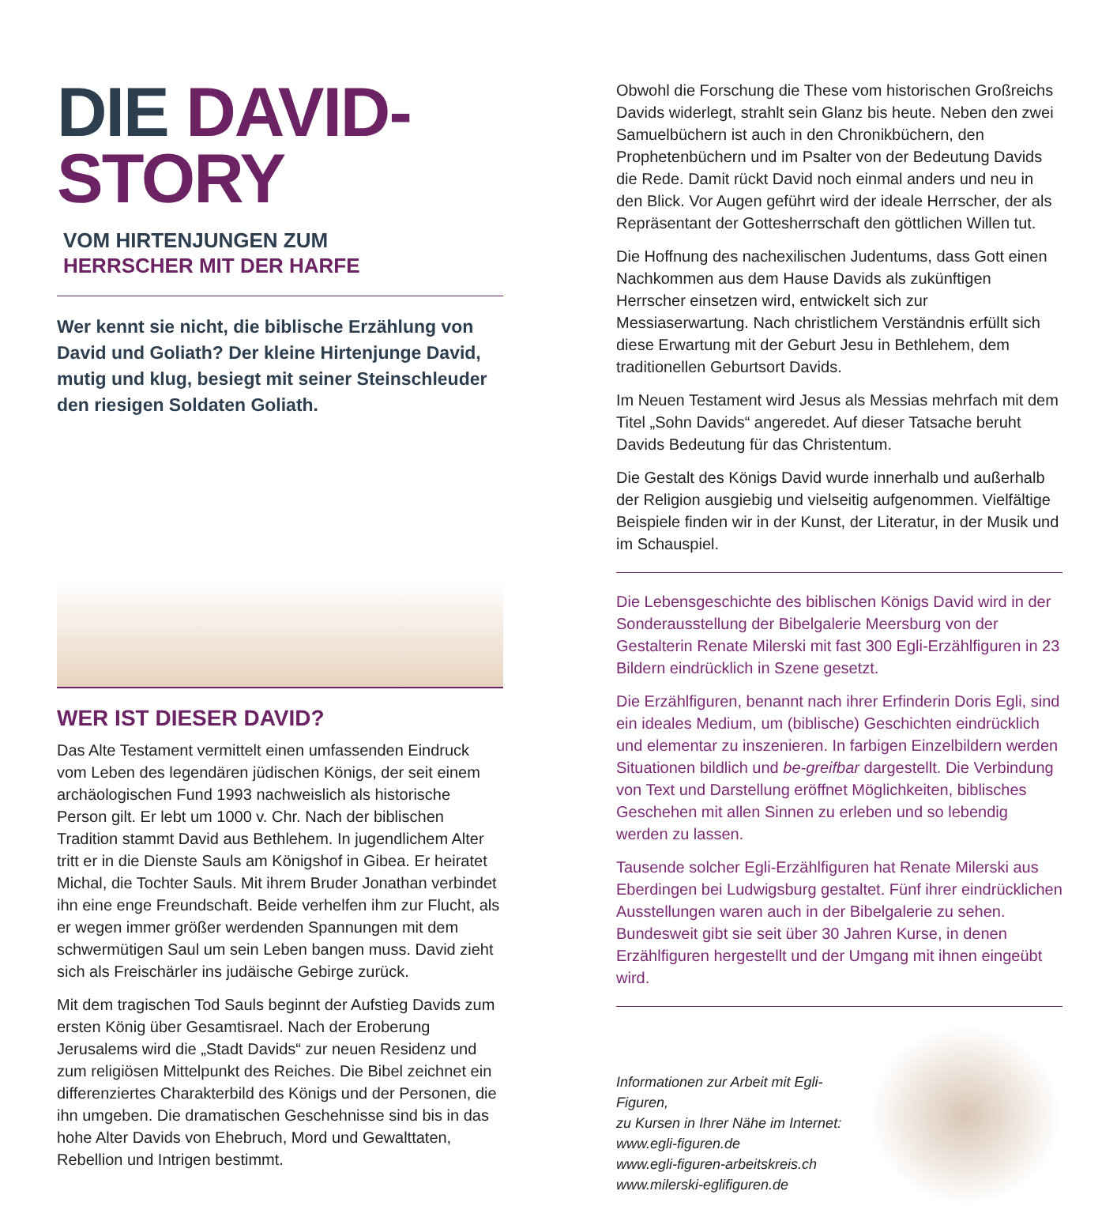DIE DAVID-
STORY VOM HIRTENJUNGEN ZUM HERRSCHER MIT DER HARFE
Wer kennt sie nicht, die biblische Erzählung von David und Goliath? Der kleine Hirtenjunge David, mutig und klug, besiegt mit seiner Steinschleuder den riesigen Soldaten Goliath.
WER IST DIESER DAVID?
Das Alte Testament vermittelt einen umfassenden Eindruck vom Leben des legendären jüdischen Königs, der seit einem archäologischen Fund 1993 nachweislich als historische Person gilt. Er lebt um 1000 v. Chr. Nach der biblischen Tradition stammt David aus Bethlehem. In jugendlichem Alter tritt er in die Dienste Sauls am Königshof in Gibea. Er heiratet Michal, die Tochter Sauls. Mit ihrem Bruder Jonathan verbindet ihn eine enge Freundschaft. Beide verhelfen ihm zur Flucht, als er wegen immer größer werdenden Spannungen mit dem schwermütigen Saul um sein Leben bangen muss. David zieht sich als Freischärler ins judäische Gebirge zurück.
Mit dem tragischen Tod Sauls beginnt der Aufstieg Davids zum ersten König über Gesamtisrael. Nach der Eroberung Jerusalems wird die „Stadt Davids“ zur neuen Residenz und zum religiösen Mittelpunkt des Reiches. Die Bibel zeichnet ein differenziertes Charakterbild des Königs und der Personen, die ihn umgeben. Die dramatischen Geschehnisse sind bis in das hohe Alter Davids von Ehebruch, Mord und Gewalttaten, Rebellion und Intrigen bestimmt.
Obwohl die Forschung die These vom historischen Großreichs Davids widerlegt, strahlt sein Glanz bis heute. Neben den zwei Samuelbüchern ist auch in den Chronikbüchern, den Prophetenbüchern und im Psalter von der Bedeutung Davids die Rede. Damit rückt David noch einmal anders und neu in den Blick. Vor Augen geführt wird der ideale Herrscher, der als Repräsentant der Gottesherrschaft den göttlichen Willen tut.
Die Hoffnung des nachexilischen Judentums, dass Gott einen Nachkommen aus dem Hause Davids als zukünftigen Herrscher einsetzen wird, entwickelt sich zur Messiaserwartung. Nach christlichem Verständnis erfüllt sich diese Erwartung mit der Geburt Jesu in Bethlehem, dem traditionellen Geburtsort Davids.
Im Neuen Testament wird Jesus als Messias mehrfach mit dem Titel „Sohn Davids“ angeredet. Auf dieser Tatsache beruht Davids Bedeutung für das Christentum.
Die Gestalt des Königs David wurde innerhalb und außerhalb der Religion ausgiebig und vielseitig aufgenommen. Vielfältige Beispiele finden wir in der Kunst, der Literatur, in der Musik und im Schauspiel.
Die Lebensgeschichte des biblischen Königs David wird in der Sonderausstellung der Bibelgalerie Meersburg von der Gestalterin Renate Milerski mit fast 300 Egli-Erzählfiguren in 23 Bildern eindrücklich in Szene gesetzt.
Die Erzählfiguren, benannt nach ihrer Erfinderin Doris Egli, sind ein ideales Medium, um (biblische) Geschichten eindrücklich und elementar zu inszenieren. In farbigen Einzelbildern werden Situationen bildlich und be-greifbar dargestellt. Die Verbindung von Text und Darstellung eröffnet Möglichkeiten, biblisches Geschehen mit allen Sinnen zu erleben und so lebendig werden zu lassen.
Tausende solcher Egli-Erzählfiguren hat Renate Milerski aus Eberdingen bei Ludwigsburg gestaltet. Fünf ihrer eindrücklichen Ausstellungen waren auch in der Bibelgalerie zu sehen. Bundesweit gibt sie seit über 30 Jahren Kurse, in denen Erzählfiguren hergestellt und der Umgang mit ihnen eingeübt wird.
Informationen zur Arbeit mit Egli-Figuren,
zu Kursen in Ihrer Nähe im Internet:
www.egli-figuren.de
www.egli-figuren-arbeitskreis.ch
www.milerski-eglifiguren.de